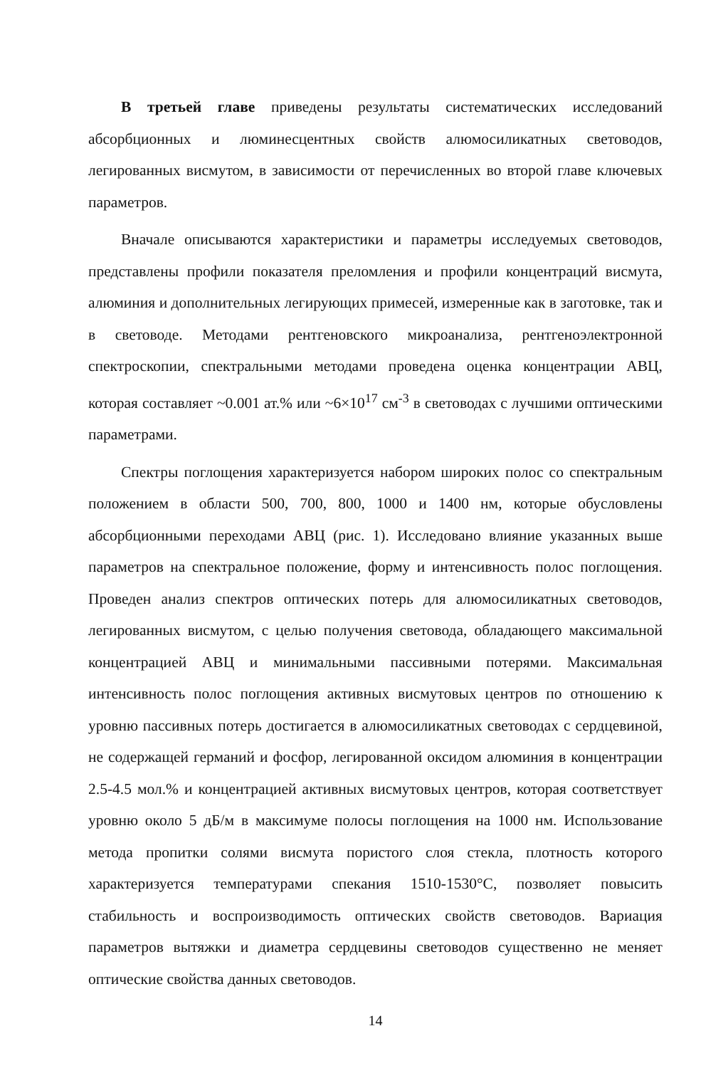В третьей главе приведены результаты систематических исследований абсорбционных и люминесцентных свойств алюмосиликатных световодов, легированных висмутом, в зависимости от перечисленных во второй главе ключевых параметров.
Вначале описываются характеристики и параметры исследуемых световодов, представлены профили показателя преломления и профили концентраций висмута, алюминия и дополнительных легирующих примесей, измеренные как в заготовке, так и в световоде. Методами рентгеновского микроанализа, рентгеноэлектронной спектроскопии, спектральными методами проведена оценка концентрации АВЦ, которая составляет ~0.001 ат.% или ~6×10<sup>17</sup> см<sup>-3</sup> в световодах с лучшими оптическими параметрами.
Спектры поглощения характеризуется набором широких полос со спектральным положением в области 500, 700, 800, 1000 и 1400 нм, которые обусловлены абсорбционными переходами АВЦ (рис. 1). Исследовано влияние указанных выше параметров на спектральное положение, форму и интенсивность полос поглощения. Проведен анализ спектров оптических потерь для алюмосиликатных световодов, легированных висмутом, с целью получения световода, обладающего максимальной концентрацией АВЦ и минимальными пассивными потерями. Максимальная интенсивность полос поглощения активных висмутовых центров по отношению к уровню пассивных потерь достигается в алюмосиликатных световодах с сердцевиной, не содержащей германий и фосфор, легированной оксидом алюминия в концентрации 2.5-4.5 мол.% и концентрацией активных висмутовых центров, которая соответствует уровню около 5 дБ/м в максимуме полосы поглощения на 1000 нм. Использование метода пропитки солями висмута пористого слоя стекла, плотность которого характеризуется температурами спекания 1510-1530°С, позволяет повысить стабильность и воспроизводимость оптических свойств световодов. Вариация параметров вытяжки и диаметра сердцевины световодов существенно не меняет оптические свойства данных световодов.
14